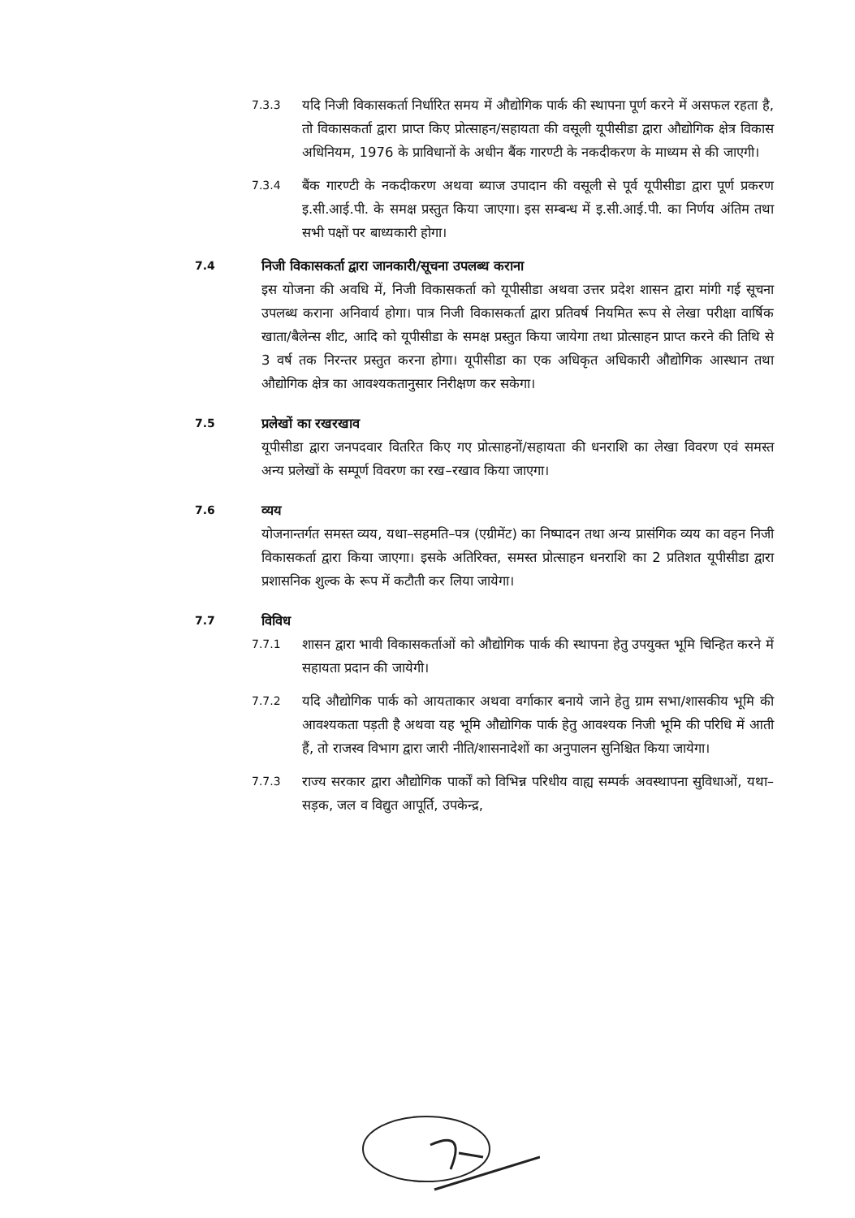7.3.3
यदि निजी विकासकर्ता निर्धारित समय में औद्योगिक पार्क की स्थापना पूर्ण करने में असफल रहता है, तो विकासकर्ता द्वारा प्राप्त किए प्रोत्साहन/सहायता की वसूली यूपीसीडा द्वारा औद्योगिक क्षेत्र विकास अधिनियम, 1976 के प्राविधानों के अधीन बैंक गारण्टी के नकदीकरण के माध्यम से की जाएगी।
7.3.4
बैंक गारण्टी के नकदीकरण अथवा ब्याज उपादान की वसूली से पूर्व यूपीसीडा द्वारा पूर्ण प्रकरण इ.सी.आई.पी. के समक्ष प्रस्तुत किया जाएगा। इस सम्बन्ध में इ.सी.आई.पी. का निर्णय अंतिम तथा सभी पक्षों पर बाध्यकारी होगा।
7.4
निजी विकासकर्ता द्वारा जानकारी/सूचना उपलब्ध कराना
इस योजना की अवधि में, निजी विकासकर्ता को यूपीसीडा अथवा उत्तर प्रदेश शासन द्वारा मांगी गई सूचना उपलब्ध कराना अनिवार्य होगा। पात्र निजी विकासकर्ता द्वारा प्रतिवर्ष नियमित रूप से लेखा परीक्षा वार्षिक खाता/बैलेन्स शीट, आदि को यूपीसीडा के समक्ष प्रस्तुत किया जायेगा तथा प्रोत्साहन प्राप्त करने की तिथि से 3 वर्ष तक निरन्तर प्रस्तुत करना होगा। यूपीसीडा का एक अधिकृत अधिकारी औद्योगिक आस्थान तथा औद्योगिक क्षेत्र का आवश्यकतानुसार निरीक्षण कर सकेगा।
7.5
प्रलेखों का रखरखाव
यूपीसीडा द्वारा जनपदवार वितरित किए गए प्रोत्साहनों/सहायता की धनराशि का लेखा विवरण एवं समस्त अन्य प्रलेखों के सम्पूर्ण विवरण का रख–रखाव किया जाएगा।
7.6
व्यय
योजनान्तर्गत समस्त व्यय, यथा–सहमति–पत्र (एग्रीमेंट) का निष्पादन तथा अन्य प्रासंगिक व्यय का वहन निजी विकासकर्ता द्वारा किया जाएगा। इसके अतिरिक्त, समस्त प्रोत्साहन धनराशि का 2 प्रतिशत यूपीसीडा द्वारा प्रशासनिक शुल्क के रूप में कटौती कर लिया जायेगा।
7.7
विविध
7.7.1
शासन द्वारा भावी विकासकर्ताओं को औद्योगिक पार्क की स्थापना हेतु उपयुक्त भूमि चिन्हित करने में सहायता प्रदान की जायेगी।
7.7.2
यदि औद्योगिक पार्क को आयताकार अथवा वर्गाकार बनाये जाने हेतु ग्राम सभा/शासकीय भूमि की आवश्यकता पड़ती है अथवा यह भूमि औद्योगिक पार्क हेतु आवश्यक निजी भूमि की परिधि में आती हैं, तो राजस्व विभाग द्वारा जारी नीति/शासनादेशों का अनुपालन सुनिश्चित किया जायेगा।
7.7.3
राज्य सरकार द्वारा औद्योगिक पार्कों को विभिन्न परिधीय वाह्य सम्पर्क अवस्थापना सुविधाओं, यथा– सड़क, जल व विद्युत आपूर्ति, उपकेन्द्र,